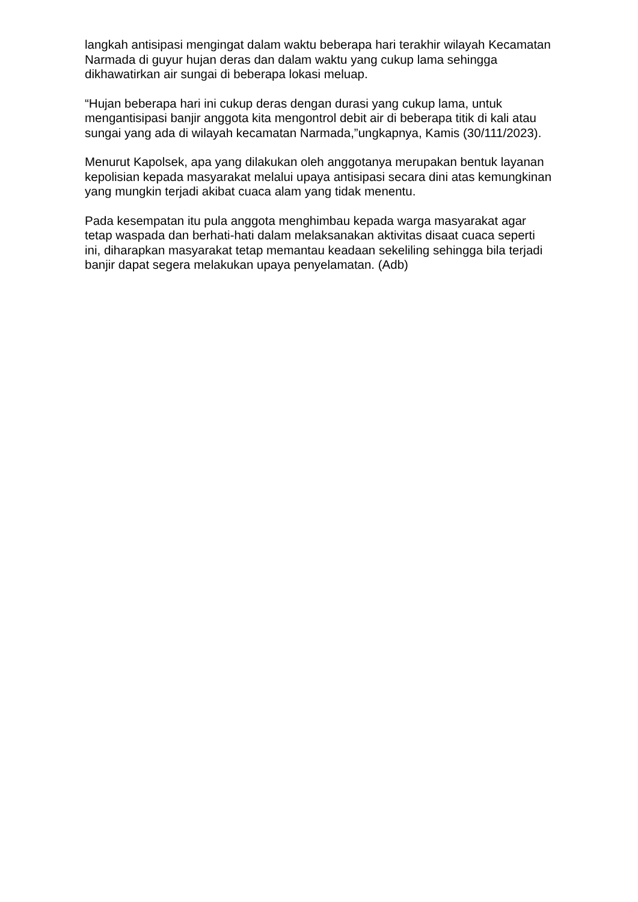langkah antisipasi mengingat dalam waktu beberapa hari terakhir wilayah Kecamatan Narmada di guyur hujan deras dan dalam waktu yang cukup lama sehingga dikhawatirkan air sungai di beberapa lokasi meluap.
“Hujan beberapa hari ini cukup deras dengan durasi yang cukup lama, untuk mengantisipasi banjir anggota kita mengontrol debit air di beberapa titik di kali atau sungai yang ada di wilayah kecamatan Narmada,”ungkapnya, Kamis (30/111/2023).
Menurut Kapolsek, apa yang dilakukan oleh anggotanya merupakan bentuk layanan kepolisian kepada masyarakat melalui upaya antisipasi secara dini atas kemungkinan yang mungkin terjadi akibat cuaca alam yang tidak menentu.
Pada kesempatan itu pula anggota menghimbau kepada warga masyarakat agar tetap waspada dan berhati-hati dalam melaksanakan aktivitas disaat cuaca seperti ini, diharapkan masyarakat tetap memantau keadaan sekeliling sehingga bila terjadi banjir dapat segera melakukan upaya penyelamatan. (Adb)